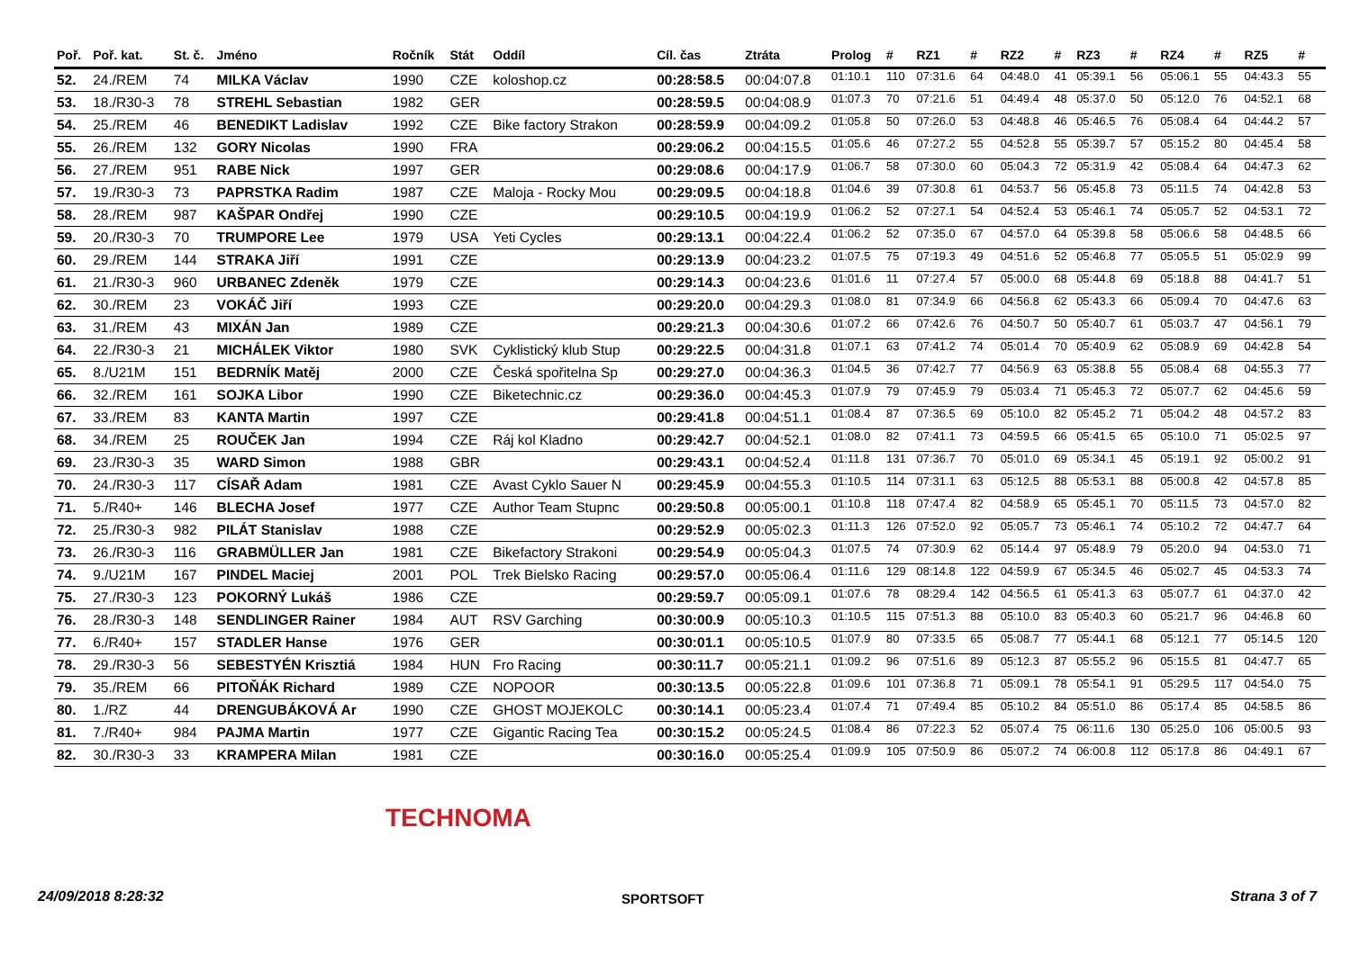| Poř. | Poř. kat. | St. č. | Jméno | Ročník | Stát | Oddíl | Cíl. čas | Ztráta | Prolog | # | RZ1 | # | RZ2 | # | RZ3 | # | RZ4 | # | RZ5 | # |
| --- | --- | --- | --- | --- | --- | --- | --- | --- | --- | --- | --- | --- | --- | --- | --- | --- | --- | --- | --- | --- |
| 52. | 24./REM | 74 | MILKA Václav | 1990 | CZE | koloshop.cz | 00:28:58.5 | 00:04:07.8 | 01:10.1 | 110 | 07:31.6 | 64 | 04:48.0 | 41 | 05:39.1 | 56 | 05:06.1 | 55 | 04:43.3 | 55 |
| 53. | 18./R30-3 | 78 | STREHL Sebastian | 1982 | GER | | 00:28:59.5 | 00:04:08.9 | 01:07.3 | 70 | 07:21.6 | 51 | 04:49.4 | 48 | 05:37.0 | 50 | 05:12.0 | 76 | 04:52.1 | 68 |
| 54. | 25./REM | 46 | BENEDIKT Ladislav | 1992 | CZE | Bike factory Strakon | 00:28:59.9 | 00:04:09.2 | 01:05.8 | 50 | 07:26.0 | 53 | 04:48.8 | 46 | 05:46.5 | 76 | 05:08.4 | 64 | 04:44.2 | 57 |
| 55. | 26./REM | 132 | GORY Nicolas | 1990 | FRA | | 00:29:06.2 | 00:04:15.5 | 01:05.6 | 46 | 07:27.2 | 55 | 04:52.8 | 55 | 05:39.7 | 57 | 05:15.2 | 80 | 04:45.4 | 58 |
| 56. | 27./REM | 951 | RABE Nick | 1997 | GER | | 00:29:08.6 | 00:04:17.9 | 01:06.7 | 58 | 07:30.0 | 60 | 05:04.3 | 72 | 05:31.9 | 42 | 05:08.4 | 64 | 04:47.3 | 62 |
| 57. | 19./R30-3 | 73 | PAPRSTKA Radim | 1987 | CZE | Maloja - Rocky Mou | 00:29:09.5 | 00:04:18.8 | 01:04.6 | 39 | 07:30.8 | 61 | 04:53.7 | 56 | 05:45.8 | 73 | 05:11.5 | 74 | 04:42.8 | 53 |
| 58. | 28./REM | 987 | KAŠPAR Ondřej | 1990 | CZE | | 00:29:10.5 | 00:04:19.9 | 01:06.2 | 52 | 07:27.1 | 54 | 04:52.4 | 53 | 05:46.1 | 74 | 05:05.7 | 52 | 04:53.1 | 72 |
| 59. | 20./R30-3 | 70 | TRUMPORE Lee | 1979 | USA | Yeti Cycles | 00:29:13.1 | 00:04:22.4 | 01:06.2 | 52 | 07:35.0 | 67 | 04:57.0 | 64 | 05:39.8 | 58 | 05:06.6 | 58 | 04:48.5 | 66 |
| 60. | 29./REM | 144 | STRAKA Jiří | 1991 | CZE | | 00:29:13.9 | 00:04:23.2 | 01:07.5 | 75 | 07:19.3 | 49 | 04:51.6 | 52 | 05:46.8 | 77 | 05:05.5 | 51 | 05:02.9 | 99 |
| 61. | 21./R30-3 | 960 | URBANEC Zdeněk | 1979 | CZE | | 00:29:14.3 | 00:04:23.6 | 01:01.6 | 11 | 07:27.4 | 57 | 05:00.0 | 68 | 05:44.8 | 69 | 05:18.8 | 88 | 04:41.7 | 51 |
| 62. | 30./REM | 23 | VOKÁČ Jiří | 1993 | CZE | | 00:29:20.0 | 00:04:29.3 | 01:08.0 | 81 | 07:34.9 | 66 | 04:56.8 | 62 | 05:43.3 | 66 | 05:09.4 | 70 | 04:47.6 | 63 |
| 63. | 31./REM | 43 | MIXÁN Jan | 1989 | CZE | | 00:29:21.3 | 00:04:30.6 | 01:07.2 | 66 | 07:42.6 | 76 | 04:50.7 | 50 | 05:40.7 | 61 | 05:03.7 | 47 | 04:56.1 | 79 |
| 64. | 22./R30-3 | 21 | MICHÁLEK Viktor | 1980 | SVK | Cyklistický klub Stup | 00:29:22.5 | 00:04:31.8 | 01:07.1 | 63 | 07:41.2 | 74 | 05:01.4 | 70 | 05:40.9 | 62 | 05:08.9 | 69 | 04:42.8 | 54 |
| 65. | 8./U21M | 151 | BEDRNÍK Matěj | 2000 | CZE | Česká spořitelna Sp | 00:29:27.0 | 00:04:36.3 | 01:04.5 | 36 | 07:42.7 | 77 | 04:56.9 | 63 | 05:38.8 | 55 | 05:08.4 | 68 | 04:55.3 | 77 |
| 66. | 32./REM | 161 | SOJKA Libor | 1990 | CZE | Biketechnic.cz | 00:29:36.0 | 00:04:45.3 | 01:07.9 | 79 | 07:45.9 | 79 | 05:03.4 | 71 | 05:45.3 | 72 | 05:07.7 | 62 | 04:45.6 | 59 |
| 67. | 33./REM | 83 | KANTA Martin | 1997 | CZE | | 00:29:41.8 | 00:04:51.1 | 01:08.4 | 87 | 07:36.5 | 69 | 05:10.0 | 82 | 05:45.2 | 71 | 05:04.2 | 48 | 04:57.2 | 83 |
| 68. | 34./REM | 25 | ROUČEK Jan | 1994 | CZE | Ráj kol Kladno | 00:29:42.7 | 00:04:52.1 | 01:08.0 | 82 | 07:41.1 | 73 | 04:59.5 | 66 | 05:41.5 | 65 | 05:10.0 | 71 | 05:02.5 | 97 |
| 69. | 23./R30-3 | 35 | WARD Simon | 1988 | GBR | | 00:29:43.1 | 00:04:52.4 | 01:11.8 | 131 | 07:36.7 | 70 | 05:01.0 | 69 | 05:34.1 | 45 | 05:19.1 | 92 | 05:00.2 | 91 |
| 70. | 24./R30-3 | 117 | CÍSAŘ Adam | 1981 | CZE | Avast Cyklo Sauer N | 00:29:45.9 | 00:04:55.3 | 01:10.5 | 114 | 07:31.1 | 63 | 05:12.5 | 88 | 05:53.1 | 88 | 05:00.8 | 42 | 04:57.8 | 85 |
| 71. | 5./R40+ | 146 | BLECHA Josef | 1977 | CZE | Author Team Stupnc | 00:29:50.8 | 00:05:00.1 | 01:10.8 | 118 | 07:47.4 | 82 | 04:58.9 | 65 | 05:45.1 | 70 | 05:11.5 | 73 | 04:57.0 | 82 |
| 72. | 25./R30-3 | 982 | PILÁT Stanislav | 1988 | CZE | | 00:29:52.9 | 00:05:02.3 | 01:11.3 | 126 | 07:52.0 | 92 | 05:05.7 | 73 | 05:46.1 | 74 | 05:10.2 | 72 | 04:47.7 | 64 |
| 73. | 26./R30-3 | 116 | GRABMÜLLER Jan | 1981 | CZE | Bikefactory Strakoni | 00:29:54.9 | 00:05:04.3 | 01:07.5 | 74 | 07:30.9 | 62 | 05:14.4 | 97 | 05:48.9 | 79 | 05:20.0 | 94 | 04:53.0 | 71 |
| 74. | 9./U21M | 167 | PINDEL Maciej | 2001 | POL | Trek Bielsko Racing | 00:29:57.0 | 00:05:06.4 | 01:11.6 | 129 | 08:14.8 | 122 | 04:59.9 | 67 | 05:34.5 | 46 | 05:02.7 | 45 | 04:53.3 | 74 |
| 75. | 27./R30-3 | 123 | POKORNÝ Lukáš | 1986 | CZE | | 00:29:59.7 | 00:05:09.1 | 01:07.6 | 78 | 08:29.4 | 142 | 04:56.5 | 61 | 05:41.3 | 63 | 05:07.7 | 61 | 04:37.0 | 42 |
| 76. | 28./R30-3 | 148 | SENDLINGER Rainer | 1984 | AUT | RSV Garching | 00:30:00.9 | 00:05:10.3 | 01:10.5 | 115 | 07:51.3 | 88 | 05:10.0 | 83 | 05:40.3 | 60 | 05:21.7 | 96 | 04:46.8 | 60 |
| 77. | 6./R40+ | 157 | STADLER Hanse | 1976 | GER | | 00:30:01.1 | 00:05:10.5 | 01:07.9 | 80 | 07:33.5 | 65 | 05:08.7 | 77 | 05:44.1 | 68 | 05:12.1 | 77 | 05:14.5 | 120 |
| 78. | 29./R30-3 | 56 | SEBESTYÉN Krisztiá | 1984 | HUN | Fro Racing | 00:30:11.7 | 00:05:21.1 | 01:09.2 | 96 | 07:51.6 | 89 | 05:12.3 | 87 | 05:55.2 | 96 | 05:15.5 | 81 | 04:47.7 | 65 |
| 79. | 35./REM | 66 | PITOŇÁK Richard | 1989 | CZE | NOPOOR | 00:30:13.5 | 00:05:22.8 | 01:09.6 | 101 | 07:36.8 | 71 | 05:09.1 | 78 | 05:54.1 | 91 | 05:29.5 | 117 | 04:54.0 | 75 |
| 80. | 1./RZ | 44 | DRENGUBÁKOVÁ Ar | 1990 | CZE | GHOST MOJEKOLC | 00:30:14.1 | 00:05:23.4 | 01:07.4 | 71 | 07:49.4 | 85 | 05:10.2 | 84 | 05:51.0 | 86 | 05:17.4 | 85 | 04:58.5 | 86 |
| 81. | 7./R40+ | 984 | PAJMA Martin | 1977 | CZE | Gigantic Racing Tea | 00:30:15.2 | 00:05:24.5 | 01:08.4 | 86 | 07:22.3 | 52 | 05:07.4 | 75 | 06:11.6 | 130 | 05:25.0 | 106 | 05:00.5 | 93 |
| 82. | 30./R30-3 | 33 | KRAMPERA Milan | 1981 | CZE | | 00:30:16.0 | 00:05:25.4 | 01:09.9 | 105 | 07:50.9 | 86 | 05:07.2 | 74 | 06:00.8 | 112 | 05:17.8 | 86 | 04:49.1 | 67 |
TECHNOMA
24/09/2018 8:28:32 SPORTSOFT Strana 3 of 7